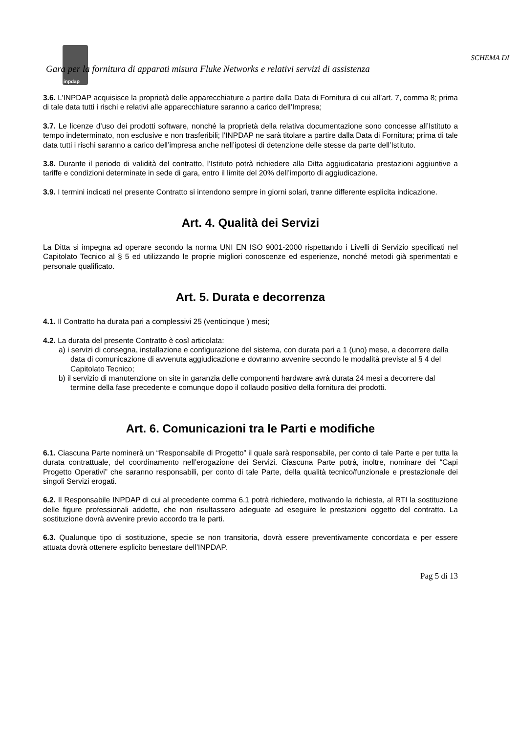inpdap
SCHEMA DI
Gara per la fornitura di apparati misura Fluke Networks e relativi servizi di assistenza
3.6. L’INPDAP acquisisce la proprietà delle apparecchiature a partire dalla Data di Fornitura di cui all’art. 7, comma 8; prima di tale data tutti i rischi e relativi alle apparecchiature saranno a carico dell’Impresa;
3.7. Le licenze d’uso dei prodotti software, nonché la proprietà della relativa documentazione sono concesse all’Istituto a tempo indeterminato, non esclusive e non trasferibili; l’INPDAP ne sarà titolare a partire dalla Data di Fornitura; prima di tale data tutti i rischi saranno a carico dell’impresa anche nell’ipotesi di detenzione delle stesse da parte dell’Istituto.
3.8. Durante il periodo di validità del contratto, l’Istituto potrà richiedere alla Ditta aggiudicataria prestazioni aggiuntive a tariffe e condizioni determinate in sede di gara, entro il limite del 20% dell’importo di aggiudicazione.
3.9. I termini indicati nel presente Contratto si intendono sempre in giorni solari, tranne differente esplicita indicazione.
Art. 4. Qualità dei Servizi
La Ditta si impegna ad operare secondo la norma UNI EN ISO 9001-2000 rispettando i Livelli di Servizio specificati nel Capitolato Tecnico al § 5 ed utilizzando le proprie migliori conoscenze ed esperienze, nonché metodi già sperimentati e personale qualificato.
Art. 5. Durata e decorrenza
4.1. Il Contratto ha durata pari a complessivi 25 (venticinque ) mesi;
4.2. La durata del presente Contratto è così articolata:
a) i servizi di consegna, installazione e configurazione del sistema, con durata pari a 1 (uno) mese, a decorrere dalla data di comunicazione di avvenuta aggiudicazione e dovranno avvenire secondo le modalità previste al § 4 del Capitolato Tecnico;
b) il servizio di manutenzione on site in garanzia delle componenti hardware avrà durata 24 mesi a decorrere dal termine della fase precedente e comunque dopo il collaudo positivo della fornitura dei prodotti.
Art. 6. Comunicazioni tra le Parti e modifiche
6.1. Ciascuna Parte nominerà un “Responsabile di Progetto” il quale sarà responsabile, per conto di tale Parte e per tutta la durata contrattuale, del coordinamento nell’erogazione dei Servizi. Ciascuna Parte potrà, inoltre, nominare dei “Capi Progetto Operativi” che saranno responsabili, per conto di tale Parte, della qualità tecnico/funzionale e prestazionale dei singoli Servizi erogati.
6.2. Il Responsabile INPDAP di cui al precedente comma 6.1 potrà richiedere, motivando la richiesta, al RTI la sostituzione delle figure professionali addette, che non risultassero adeguate ad eseguire le prestazioni oggetto del contratto. La sostituzione dovrà avvenire previo accordo tra le parti.
6.3. Qualunque tipo di sostituzione, specie se non transitoria, dovrà essere preventivamente concordata e per essere attuata dovrà ottenere esplicito benestare dell’INPDAP.
Pag 5 di 13